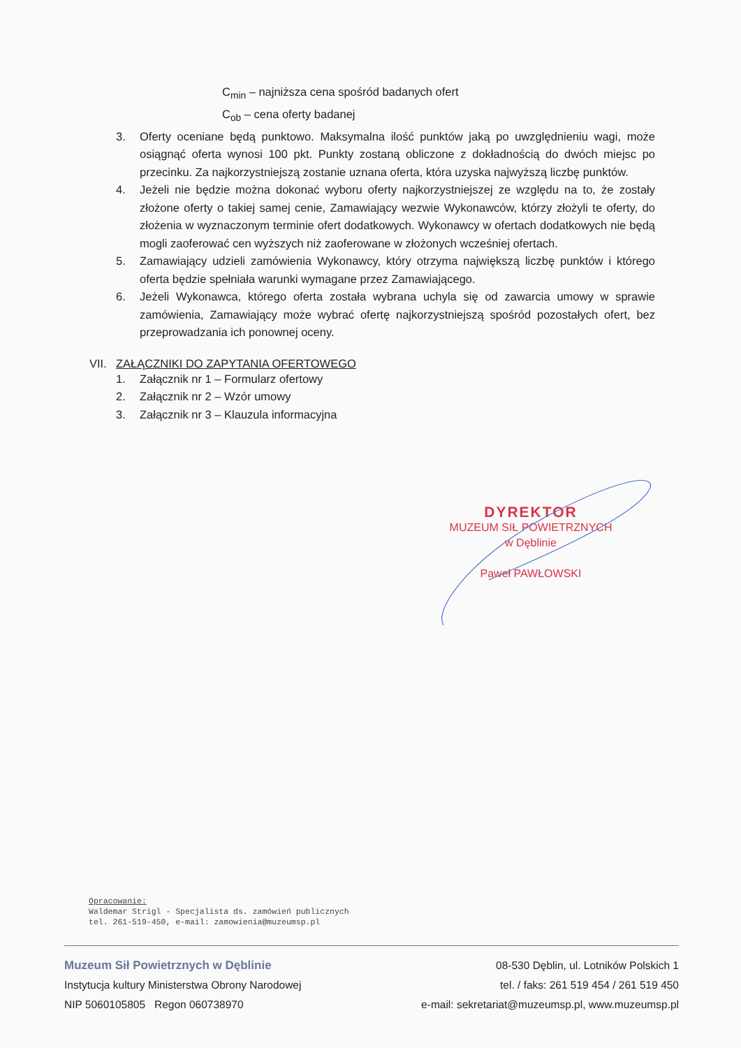C<sub>min</sub> – najniższa cena spośród badanych ofert
C<sub>ob</sub> – cena oferty badanej
3. Oferty oceniane będą punktowo. Maksymalna ilość punktów jaką po uwzględnieniu wagi, może osiągnąć oferta wynosi 100 pkt. Punkty zostaną obliczone z dokładnością do dwóch miejsc po przecinku. Za najkorzystniejszą zostanie uznana oferta, która uzyska najwyższą liczbę punktów.
4. Jeżeli nie będzie można dokonać wyboru oferty najkorzystniejszej ze względu na to, że zostały złożone oferty o takiej samej cenie, Zamawiający wezwie Wykonawców, którzy złożyli te oferty, do złożenia w wyznaczonym terminie ofert dodatkowych. Wykonawcy w ofertach dodatkowych nie będą mogli zaoferować cen wyższych niż zaoferowane w złożonych wcześniej ofertach.
5. Zamawiający udzieli zamówienia Wykonawcy, który otrzyma największą liczbę punktów i którego oferta będzie spełniała warunki wymagane przez Zamawiającego.
6. Jeżeli Wykonawca, którego oferta została wybrana uchyla się od zawarcia umowy w sprawie zamówienia, Zamawiający może wybrać ofertę najkorzystniejszą spośród pozostałych ofert, bez przeprowadzania ich ponownej oceny.
VII. ZAŁĄCZNIKI DO ZAPYTANIA OFERTOWEGO
1. Załącznik nr 1 – Formularz ofertowy
2. Załącznik nr 2 – Wzór umowy
3. Załącznik nr 3 – Klauzula informacyjna
DYREKTOR
MUZEUM SIŁ POWIETRZNYCH
w Dęblinie
Paweł PAWŁOWSKI
Opracowanie:
Waldemar Strigl - Specjalista ds. zamówień publicznych
tel. 261-519-450, e-mail: zamowienia@muzeumsp.pl
Muzeum Sił Powietrznych w Dęblinie
Instytucja kultury Ministerstwa Obrony Narodowej
NIP 5060105805 Regon 060738970
08-530 Dęblin, ul. Lotników Polskich 1
tel. / faks: 261 519 454 / 261 519 450
e-mail: sekretariat@muzeumsp.pl, www.muzeumsp.pl